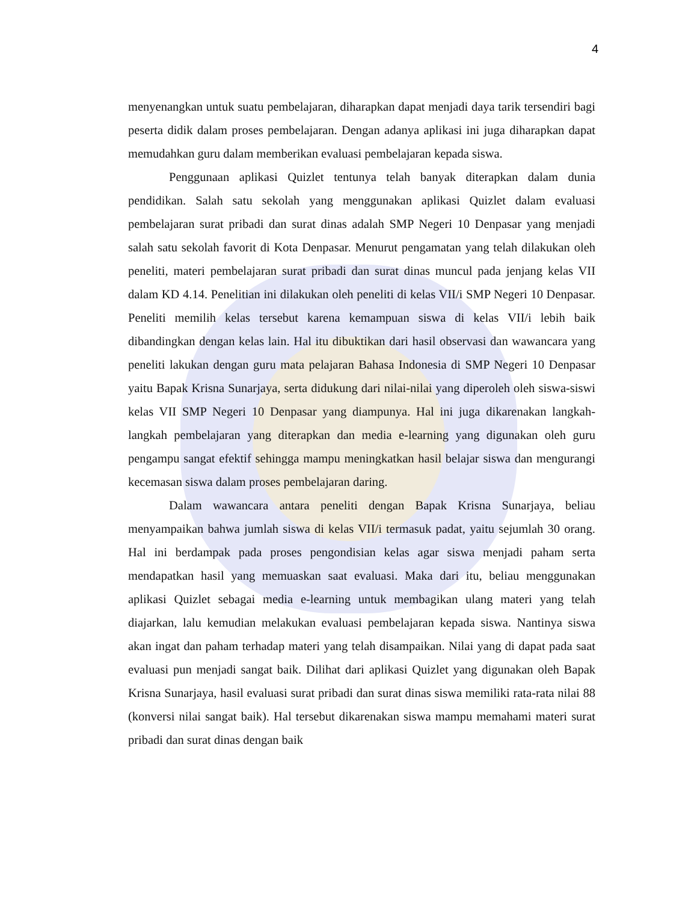4
menyenangkan untuk suatu pembelajaran, diharapkan dapat menjadi daya tarik tersendiri bagi peserta didik dalam proses pembelajaran. Dengan adanya aplikasi ini juga diharapkan dapat memudahkan guru dalam memberikan evaluasi pembelajaran kepada siswa.
Penggunaan aplikasi Quizlet tentunya telah banyak diterapkan dalam dunia pendidikan. Salah satu sekolah yang menggunakan aplikasi Quizlet dalam evaluasi pembelajaran surat pribadi dan surat dinas adalah SMP Negeri 10 Denpasar yang menjadi salah satu sekolah favorit di Kota Denpasar. Menurut pengamatan yang telah dilakukan oleh peneliti, materi pembelajaran surat pribadi dan surat dinas muncul pada jenjang kelas VII dalam KD 4.14. Penelitian ini dilakukan oleh peneliti di kelas VII/i SMP Negeri 10 Denpasar. Peneliti memilih kelas tersebut karena kemampuan siswa di kelas VII/i lebih baik dibandingkan dengan kelas lain. Hal itu dibuktikan dari hasil observasi dan wawancara yang peneliti lakukan dengan guru mata pelajaran Bahasa Indonesia di SMP Negeri 10 Denpasar yaitu Bapak Krisna Sunarjaya, serta didukung dari nilai-nilai yang diperoleh oleh siswa-siswi kelas VII SMP Negeri 10 Denpasar yang diampunya. Hal ini juga dikarenakan langkah-langkah pembelajaran yang diterapkan dan media e-learning yang digunakan oleh guru pengampu sangat efektif sehingga mampu meningkatkan hasil belajar siswa dan mengurangi kecemasan siswa dalam proses pembelajaran daring.
Dalam wawancara antara peneliti dengan Bapak Krisna Sunarjaya, beliau menyampaikan bahwa jumlah siswa di kelas VII/i termasuk padat, yaitu sejumlah 30 orang. Hal ini berdampak pada proses pengondisian kelas agar siswa menjadi paham serta mendapatkan hasil yang memuaskan saat evaluasi. Maka dari itu, beliau menggunakan aplikasi Quizlet sebagai media e-learning untuk membagikan ulang materi yang telah diajarkan, lalu kemudian melakukan evaluasi pembelajaran kepada siswa. Nantinya siswa akan ingat dan paham terhadap materi yang telah disampaikan. Nilai yang di dapat pada saat evaluasi pun menjadi sangat baik. Dilihat dari aplikasi Quizlet yang digunakan oleh Bapak Krisna Sunarjaya, hasil evaluasi surat pribadi dan surat dinas siswa memiliki rata-rata nilai 88 (konversi nilai sangat baik). Hal tersebut dikarenakan siswa mampu memahami materi surat pribadi dan surat dinas dengan baik